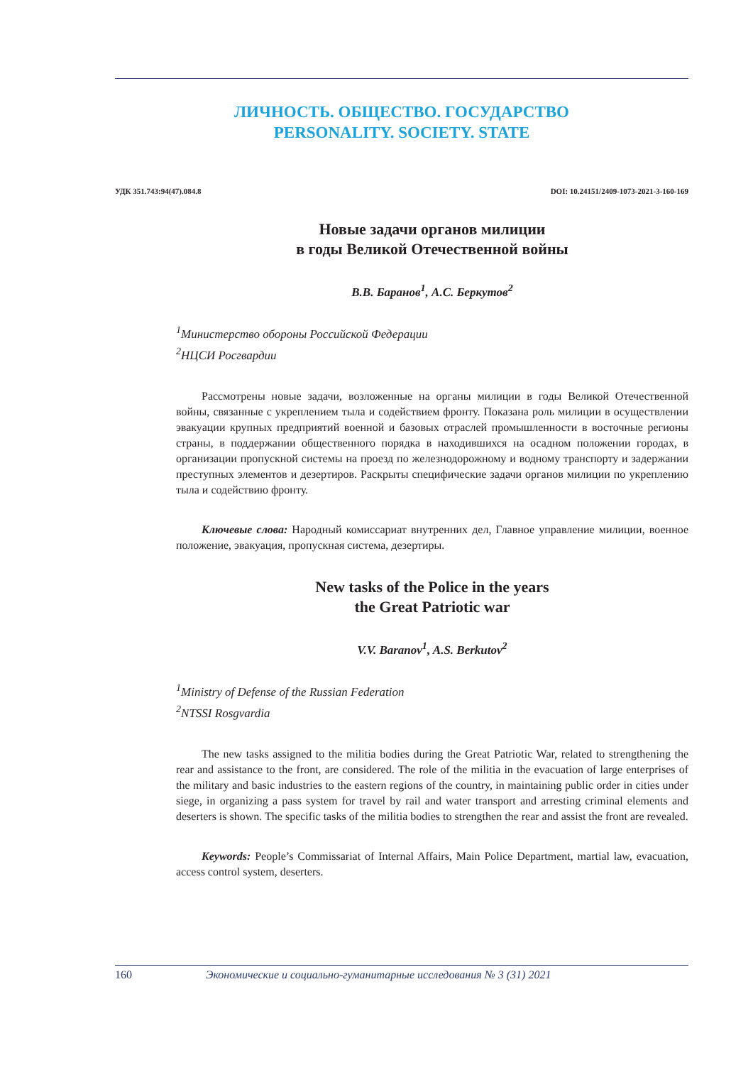ЛИЧНОСТЬ. ОБЩЕСТВО. ГОСУДАРСТВО
PERSONALITY. SOCIETY. STATE
УДК 351.743:94(47).084.8 DOI: 10.24151/2409-1073-2021-3-160-169
Новые задачи органов милиции
в годы Великой Отечественной войны
В.В. Баранов<sup>1</sup>, А.С. Беркутов<sup>2</sup>
<sup>1</sup> Министерство обороны Российской Федерации
<sup>2</sup> НЦСИ Росгвардии
Рассмотрены новые задачи, возложенные на органы милиции в годы Великой Отечественной войны, связанные с укреплением тыла и содействием фронту. Показана роль милиции в осуществлении эвакуации крупных предприятий военной и базовых отраслей промышленности в восточные регионы страны, в поддержании общественного порядка в находившихся на осадном положении городах, в организации пропускной системы на проезд по железнодорожному и водному транспорту и задержании преступных элементов и дезертиров. Раскрыты специфические задачи органов милиции по укреплению тыла и содействию фронту.
Ключевые слова: Народный комиссариат внутренних дел, Главное управление милиции, военное положение, эвакуация, пропускная система, дезертиры.
New tasks of the Police in the years
the Great Patriotic war
V.V. Baranov<sup>1</sup>, A.S. Berkutov<sup>2</sup>
<sup>1</sup> Ministry of Defense of the Russian Federation
<sup>2</sup> NTSSI Rosgvardia
The new tasks assigned to the militia bodies during the Great Patriotic War, related to strengthening the rear and assistance to the front, are considered. The role of the militia in the evacuation of large enterprises of the military and basic industries to the eastern regions of the country, in maintaining public order in cities under siege, in organizing a pass system for travel by rail and water transport and arresting criminal elements and deserters is shown. The specific tasks of the militia bodies to strengthen the rear and assist the front are revealed.
Keywords: People’s Commissariat of Internal Affairs, Main Police Department, martial law, evacuation, access control system, deserters.
160 Экономические и социально-гуманитарные исследования № 3 (31) 2021